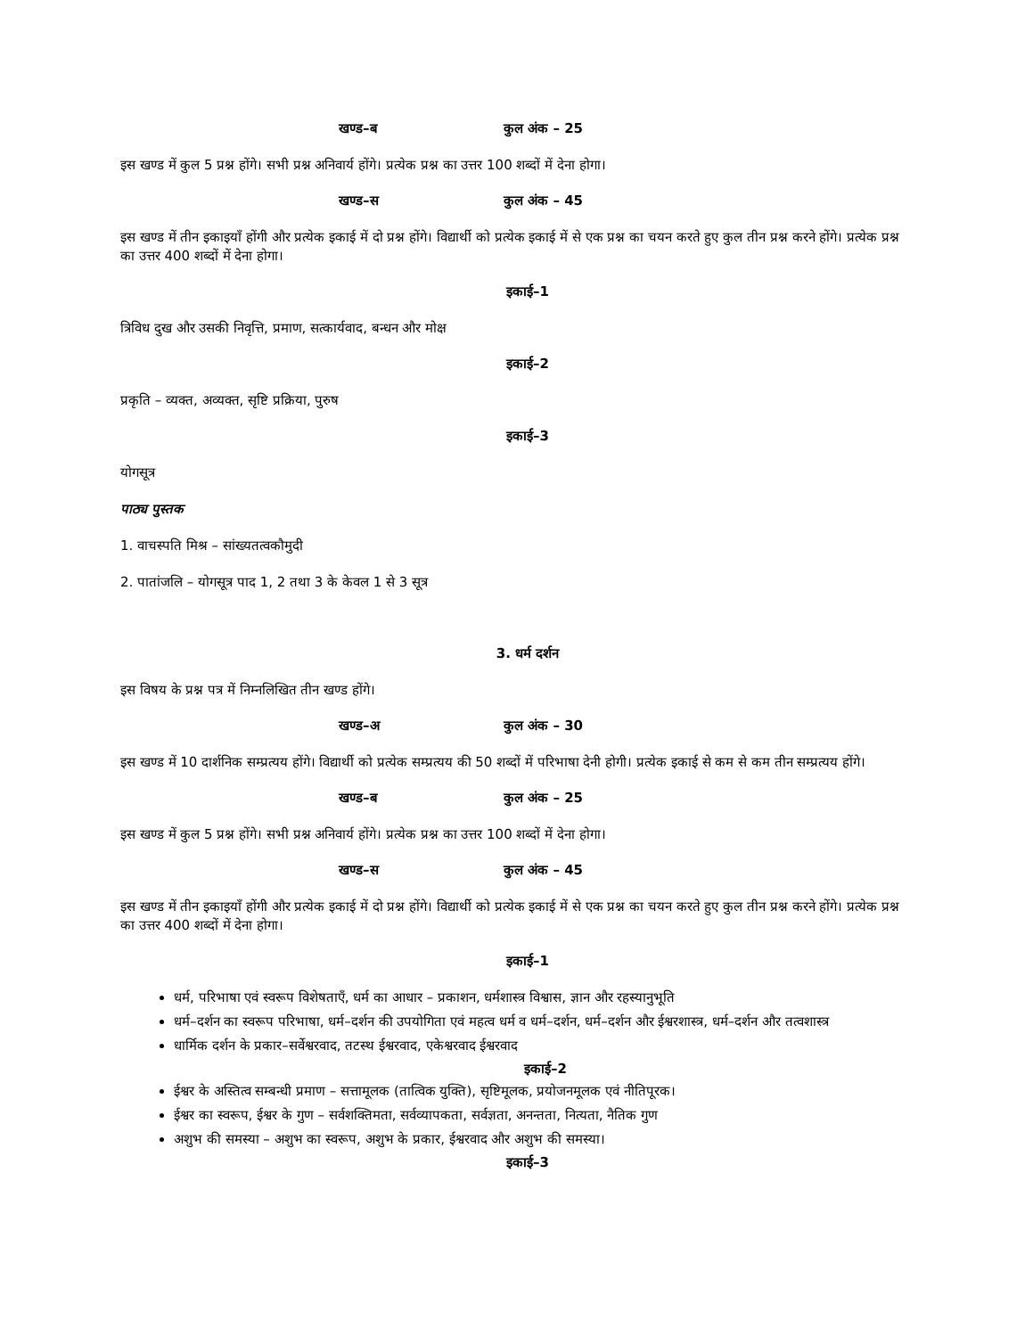खण्ड–ब कुल अंक – 25
इस खण्ड में कुल 5 प्रश्न होंगे। सभी प्रश्न अनिवार्य होंगे। प्रत्येक प्रश्न का उत्तर 100 शब्दों में देना होगा।
खण्ड–स कुल अंक – 45
इस खण्ड में तीन इकाइयाँ होंगी और प्रत्येक इकाई में दो प्रश्न होंगे। विद्यार्थी को प्रत्येक इकाई में से एक प्रश्न का चयन करते हुए कुल तीन प्रश्न करने होंगे। प्रत्येक प्रश्न का उत्तर 400 शब्दों में देना होगा।
इकाई–1
त्रिविध दुख और उसकी निवृत्ति, प्रमाण, सत्कार्यवाद, बन्धन और मोक्ष
इकाई–2
प्रकृति – व्यक्त, अव्यक्त, सृष्टि प्रक्रिया, पुरुष
इकाई–3
योगसूत्र
पाठ्य पुस्तक
1. वाचस्पति मिश्र – सांख्यतत्वकौमुदी
2. पातांजलि – योगसूत्र पाद 1, 2 तथा 3 के केवल 1 से 3 सूत्र
3. धर्म दर्शन
इस विषय के प्रश्न पत्र में निम्नलिखित तीन खण्ड होंगे।
खण्ड–अ कुल अंक – 30
इस खण्ड में 10 दार्शनिक सम्प्रत्यय होंगे। विद्यार्थी को प्रत्येक सम्प्रत्यय की 50 शब्दों में परिभाषा देनी होगी। प्रत्येक इकाई से कम से कम तीन सम्प्रत्यय होंगे।
खण्ड–ब कुल अंक – 25
इस खण्ड में कुल 5 प्रश्न होंगे। सभी प्रश्न अनिवार्य होंगे। प्रत्येक प्रश्न का उत्तर 100 शब्दों में देना होगा।
खण्ड–स कुल अंक – 45
इस खण्ड में तीन इकाइयाँ होंगी और प्रत्येक इकाई में दो प्रश्न होंगे। विद्यार्थी को प्रत्येक इकाई में से एक प्रश्न का चयन करते हुए कुल तीन प्रश्न करने होंगे। प्रत्येक प्रश्न का उत्तर 400 शब्दों में देना होगा।
इकाई–1
धर्म, परिभाषा एवं स्वरूप विशेषताएँ, धर्म का आधार – प्रकाशन, धर्मशास्त्र विश्वास, ज्ञान और रहस्यानुभूति
धर्म–दर्शन का स्वरूप परिभाषा, धर्म–दर्शन की उपयोगिता एवं महत्व धर्म व धर्म–दर्शन, धर्म–दर्शन और ईश्वरशास्त्र, धर्म–दर्शन और तत्वशास्त्र
धार्मिक दर्शन के प्रकार–सर्वेश्वरवाद, तटस्थ ईश्वरवाद, एकेश्वरवाद ईश्वरवाद
इकाई–2
ईश्वर के अस्तित्व सम्बन्धी प्रमाण – सत्तामूलक (तात्विक युक्ति), सृष्टिमूलक, प्रयोजनमूलक एवं नीतिपूरक।
ईश्वर का स्वरूप, ईश्वर के गुण – सर्वशक्तिमता, सर्वव्यापकता, सर्वज्ञता, अनन्तता, नित्यता, नैतिक गुण
अशुभ की समस्या – अशुभ का स्वरूप, अशुभ के प्रकार, ईश्वरवाद और अशुभ की समस्या।
इकाई–3